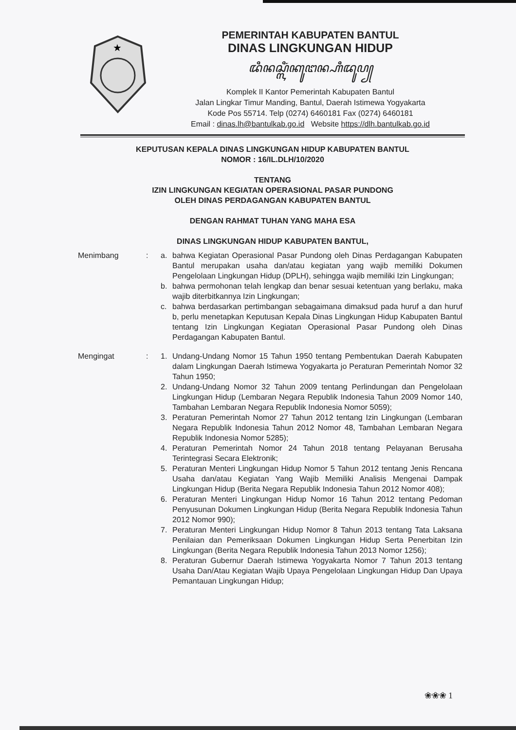★
PEMERINTAH KABUPATEN BANTUL
DINAS LINGKUNGAN HIDUP
ꦢꦶꦤꦱ꧀ꦭꦶꦁꦏꦸꦔꦤ꧀ꦲꦶꦢꦸꦥ꧀
Komplek II Kantor Pemerintah Kabupaten Bantul
Jalan Lingkar Timur Manding, Bantul, Daerah Istimewa Yogyakarta
Kode Pos 55714. Telp (0274) 6460181 Fax (0274) 6460181
Email : dinas.lh@bantulkab.go.id Website https://dlh.bantulkab.go.id
KEPUTUSAN KEPALA DINAS LINGKUNGAN HIDUP KABUPATEN BANTUL
NOMOR : 16/IL.DLH/10/2020
TENTANG
IZIN LINGKUNGAN KEGIATAN OPERASIONAL PASAR PUNDONG
OLEH DINAS PERDAGANGAN KABUPATEN BANTUL
DENGAN RAHMAT TUHAN YANG MAHA ESA
DINAS LINGKUNGAN HIDUP KABUPATEN BANTUL,
Menimbang : a. bahwa Kegiatan Operasional Pasar Pundong oleh Dinas Perdagangan Kabupaten Bantul merupakan usaha dan/atau kegiatan yang wajib memiliki Dokumen Pengelolaan Lingkungan Hidup (DPLH), sehingga wajib memiliki Izin Lingkungan;
b. bahwa permohonan telah lengkap dan benar sesuai ketentuan yang berlaku, maka wajib diterbitkannya Izin Lingkungan;
c. bahwa berdasarkan pertimbangan sebagaimana dimaksud pada huruf a dan huruf b, perlu menetapkan Keputusan Kepala Dinas Lingkungan Hidup Kabupaten Bantul tentang Izin Lingkungan Kegiatan Operasional Pasar Pundong oleh Dinas Perdagangan Kabupaten Bantul.
Mengingat : 1. Undang-Undang Nomor 15 Tahun 1950 tentang Pembentukan Daerah Kabupaten dalam Lingkungan Daerah Istimewa Yogyakarta jo Peraturan Pemerintah Nomor 32 Tahun 1950;
2. Undang-Undang Nomor 32 Tahun 2009 tentang Perlindungan dan Pengelolaan Lingkungan Hidup (Lembaran Negara Republik Indonesia Tahun 2009 Nomor 140, Tambahan Lembaran Negara Republik Indonesia Nomor 5059);
3. Peraturan Pemerintah Nomor 27 Tahun 2012 tentang Izin Lingkungan (Lembaran Negara Republik Indonesia Tahun 2012 Nomor 48, Tambahan Lembaran Negara Republik Indonesia Nomor 5285);
4. Peraturan Pemerintah Nomor 24 Tahun 2018 tentang Pelayanan Berusaha Terintegrasi Secara Elektronik;
5. Peraturan Menteri Lingkungan Hidup Nomor 5 Tahun 2012 tentang Jenis Rencana Usaha dan/atau Kegiatan Yang Wajib Memiliki Analisis Mengenai Dampak Lingkungan Hidup (Berita Negara Republik Indonesia Tahun 2012 Nomor 408);
6. Peraturan Menteri Lingkungan Hidup Nomor 16 Tahun 2012 tentang Pedoman Penyusunan Dokumen Lingkungan Hidup (Berita Negara Republik Indonesia Tahun 2012 Nomor 990);
7. Peraturan Menteri Lingkungan Hidup Nomor 8 Tahun 2013 tentang Tata Laksana Penilaian dan Pemeriksaan Dokumen Lingkungan Hidup Serta Penerbitan Izin Lingkungan (Berita Negara Republik Indonesia Tahun 2013 Nomor 1256);
8. Peraturan Gubernur Daerah Istimewa Yogyakarta Nomor 7 Tahun 2013 tentang Usaha Dan/Atau Kegiatan Wajib Upaya Pengelolaan Lingkungan Hidup Dan Upaya Pemantauan Lingkungan Hidup;
❀❀❀ 1